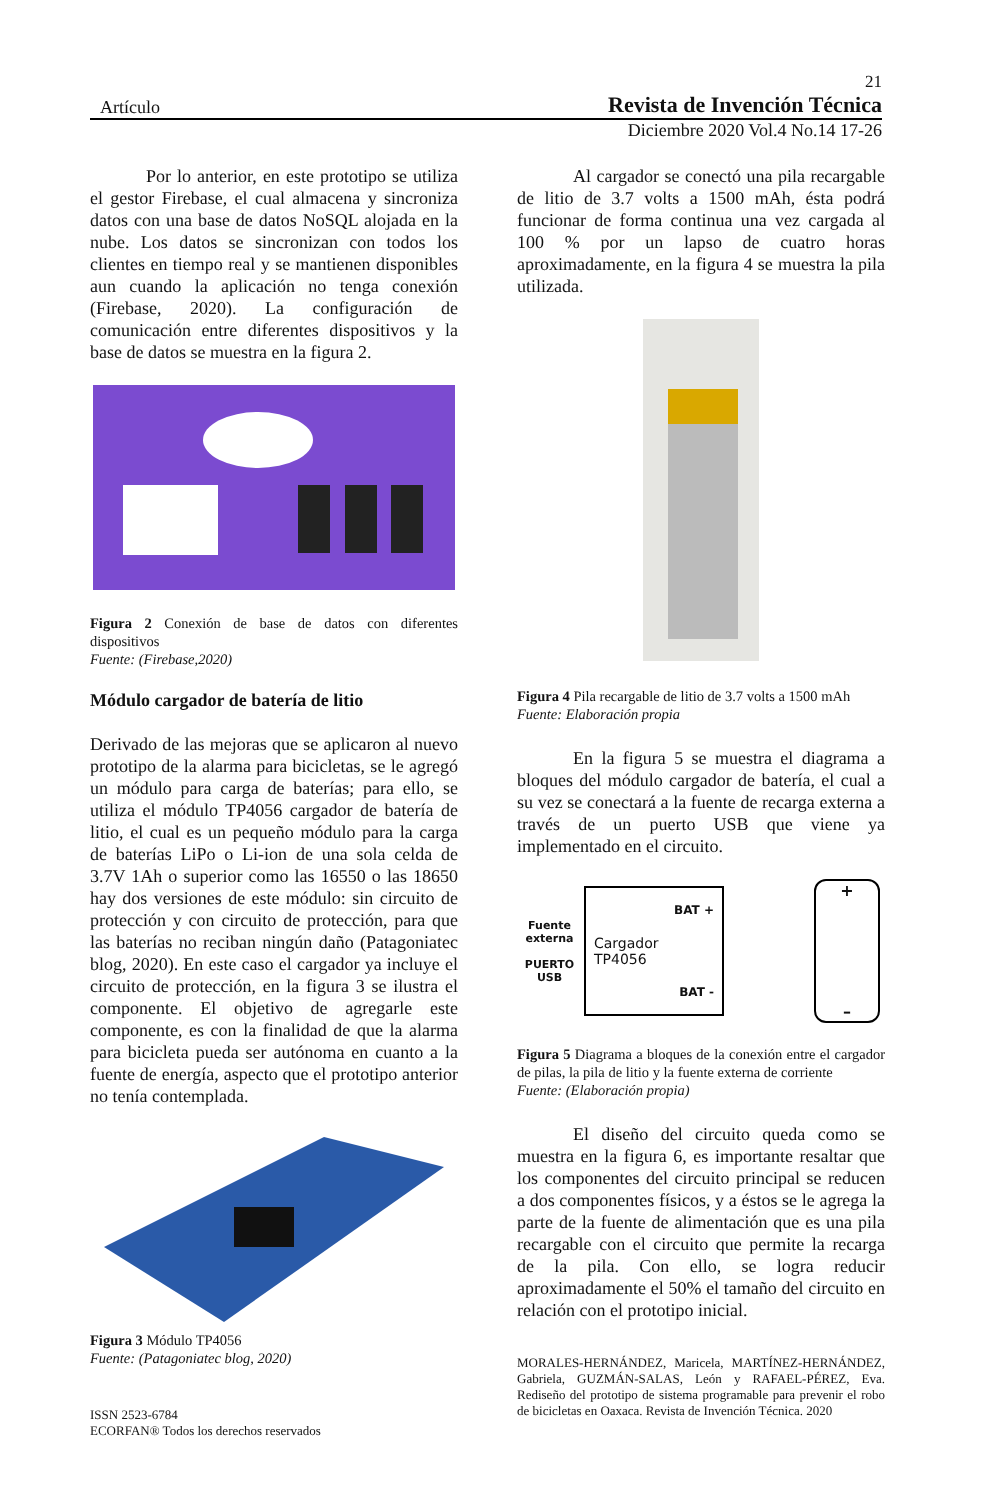21
Artículo Revista de Invención Técnica
Diciembre 2020 Vol.4 No.14 17-26
Por lo anterior, en este prototipo se utiliza el gestor Firebase, el cual almacena y sincroniza datos con una base de datos NoSQL alojada en la nube. Los datos se sincronizan con todos los clientes en tiempo real y se mantienen disponibles aun cuando la aplicación no tenga conexión (Firebase, 2020). La configuración de comunicación entre diferentes dispositivos y la base de datos se muestra en la figura 2.
Figura 2 Conexión de base de datos con diferentes dispositivos
Fuente: (Firebase,2020)
Módulo cargador de batería de litio
Derivado de las mejoras que se aplicaron al nuevo prototipo de la alarma para bicicletas, se le agregó un módulo para carga de baterías; para ello, se utiliza el módulo TP4056 cargador de batería de litio, el cual es un pequeño módulo para la carga de baterías LiPo o Li-ion de una sola celda de 3.7V 1Ah o superior como las 16550 o las 18650 hay dos versiones de este módulo: sin circuito de protección y con circuito de protección, para que las baterías no reciban ningún daño (Patagoniatec blog, 2020). En este caso el cargador ya incluye el circuito de protección, en la figura 3 se ilustra el componente. El objetivo de agregarle este componente, es con la finalidad de que la alarma para bicicleta pueda ser autónoma en cuanto a la fuente de energía, aspecto que el prototipo anterior no tenía contemplada.
Figura 3 Módulo TP4056
Fuente: (Patagoniatec blog, 2020)
ISSN 2523-6784
ECORFAN® Todos los derechos reservados
Al cargador se conectó una pila recargable de litio de 3.7 volts a 1500 mAh, ésta podrá funcionar de forma continua una vez cargada al 100 % por un lapso de cuatro horas aproximadamente, en la figura 4 se muestra la pila utilizada.
Figura 4 Pila recargable de litio de 3.7 volts a 1500 mAh
Fuente: Elaboración propia
En la figura 5 se muestra el diagrama a bloques del módulo cargador de batería, el cual a su vez se conectará a la fuente de recarga externa a través de un puerto USB que viene ya implementado en el circuito.
Fuente externa
PUERTO USB
BAT +
Cargador TP4056
BAT -
+
–
Figura 5 Diagrama a bloques de la conexión entre el cargador de pilas, la pila de litio y la fuente externa de corriente
Fuente: (Elaboración propia)
El diseño del circuito queda como se muestra en la figura 6, es importante resaltar que los componentes del circuito principal se reducen a dos componentes físicos, y a éstos se le agrega la parte de la fuente de alimentación que es una pila recargable con el circuito que permite la recarga de la pila. Con ello, se logra reducir aproximadamente el 50% el tamaño del circuito en relación con el prototipo inicial.
MORALES-HERNÁNDEZ, Maricela, MARTÍNEZ-HERNÁNDEZ, Gabriela, GUZMÁN-SALAS, León y RAFAEL-PÉREZ, Eva. Rediseño del prototipo de sistema programable para prevenir el robo de bicicletas en Oaxaca. Revista de Invención Técnica. 2020